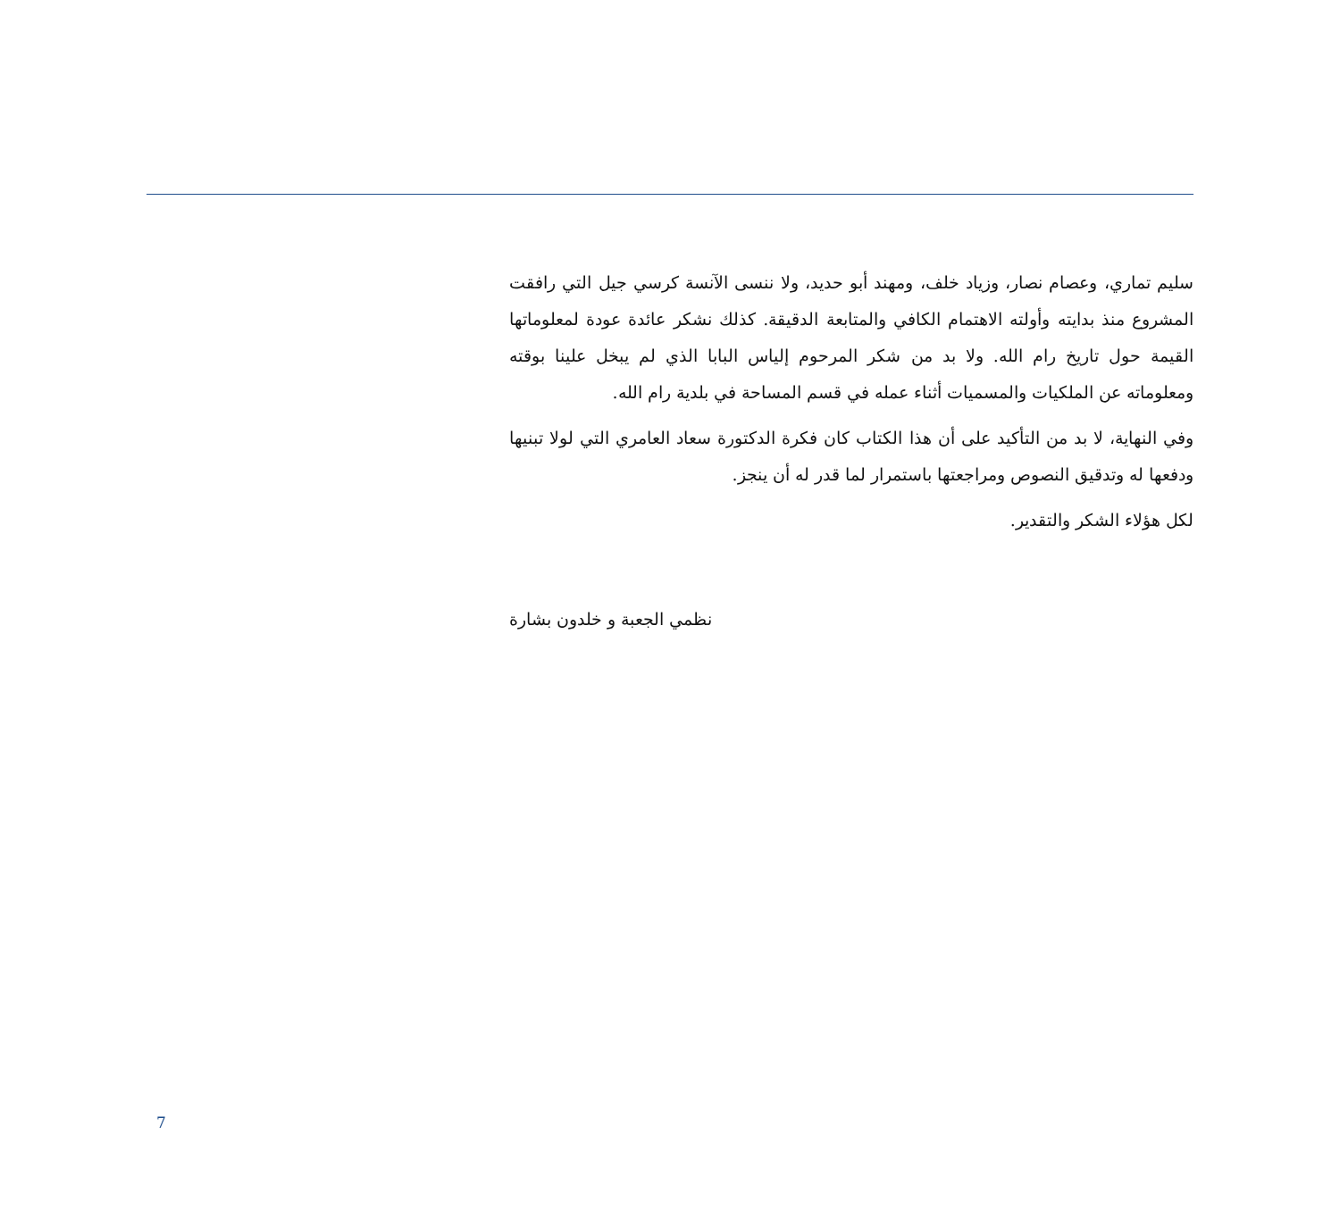سليم تماري، وعصام نصار، وزياد خلف، ومهند أبو حديد، ولا ننسى الآنسة كرسي جيل التي رافقت المشروع منذ بدايته وأولته الاهتمام الكافي والمتابعة الدقيقة. كذلك نشكر عائدة عودة لمعلوماتها القيمة حول تاريخ رام الله. ولا بد من شكر المرحوم إلياس البابا الذي لم يبخل علينا بوقته ومعلوماته عن الملكيات والمسميات أثناء عمله في قسم المساحة في بلدية رام الله.
وفي النهاية، لا بد من التأكيد على أن هذا الكتاب كان فكرة الدكتورة سعاد العامري التي لولا تبنيها ودفعها له وتدقيق النصوص ومراجعتها باستمرار لما قدر له أن ينجز.
لكل هؤلاء الشكر والتقدير.
نظمي الجعبة و خلدون بشارة
7